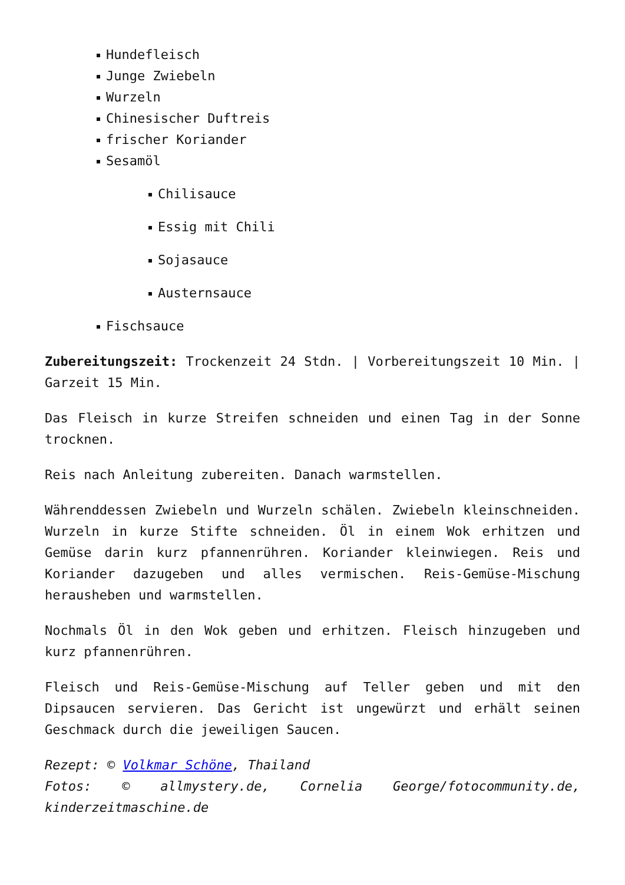Hundefleisch
Junge Zwiebeln
Wurzeln
Chinesischer Duftreis
frischer Koriander
Sesamöl
Chilisauce
Essig mit Chili
Sojasauce
Austernsauce
Fischsauce
Zubereitungszeit: Trockenzeit 24 Stdn. | Vorbereitungszeit 10 Min. | Garzeit 15 Min.
Das Fleisch in kurze Streifen schneiden und einen Tag in der Sonne trocknen.
Reis nach Anleitung zubereiten. Danach warmstellen.
Währenddessen Zwiebeln und Wurzeln schälen. Zwiebeln kleinschneiden. Wurzeln in kurze Stifte schneiden. Öl in einem Wok erhitzen und Gemüse darin kurz pfannenrühren. Koriander kleinwiegen. Reis und Koriander dazugeben und alles vermischen. Reis-Gemüse-Mischung herausheben und warmstellen.
Nochmals Öl in den Wok geben und erhitzen. Fleisch hinzugeben und kurz pfannenrühren.
Fleisch und Reis-Gemüse-Mischung auf Teller geben und mit den Dipsaucen servieren. Das Gericht ist ungewürzt und erhält seinen Geschmack durch die jeweiligen Saucen.
Rezept: © Volkmar Schöne, Thailand
Fotos: © allmystery.de, Cornelia George/fotocommunity.de, kinderzeitmaschine.de